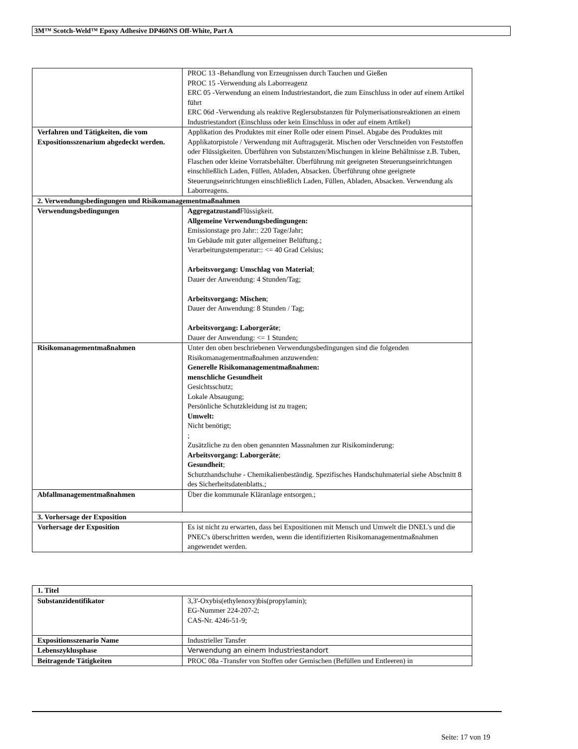3M™ Scotch-Weld™ Epoxy Adhesive DP460NS Off-White, Part A
| | PROC 13 -Behandlung von Erzeugnissen durch Tauchen und Gießen PROC 15 -Verwendung als Laborreagenz ERC 05 -Verwendung an einem Industriestandort, die zum Einschluss in oder auf einem Artikel führt ERC 06d -Verwendung als reaktive Reglersubstanzen für Polymerisationsreaktionen an einem Industriestandort (Einschluss oder kein Einschluss in oder auf einem Artikel) |
| Verfahren und Tätigkeiten, die vom Expositionsszenarium abgedeckt werden. | Applikation des Produktes mit einer Rolle oder einem Pinsel. Abgabe des Produktes mit Applikatorpistole / Verwendung mit Auftragsgerät. Mischen oder Verschneiden von Feststoffen oder Flüssigkeiten. Überführen von Substanzen/Mischungen in kleine Behältnisse z.B. Tuben, Flaschen oder kleine Vorratsbehälter. Überführung mit geeigneten Steuerungseinrichtungen einschließlich Laden, Füllen, Abladen, Absacken. Überführung ohne geeignete Steuerungseinrichtungen einschließlich Laden, Füllen, Abladen, Absacken. Verwendung als Laborreagens. |
| 2. Verwendungsbedingungen und Risikomanagementmaßnahmen | |
| Verwendungsbedingungen | Aggregatzustand Flüssigkeit. Allgemeine Verwendungsbedingungen: Emissionstage pro Jahr:: 220 Tage/Jahr; Im Gebäude mit guter allgemeiner Belüftung.; Verarbeitungstemperatur:: <= 40 Grad Celsius; Arbeitsvorgang: Umschlag von Material ; Dauer der Anwendung: 4 Stunden/Tag; Arbeitsvorgang: Mischen ; Dauer der Anwendung: 8 Stunden / Tag; Arbeitsvorgang: Laborgeräte ; Dauer der Anwendung: <= 1 Stunden; |
| Risikomanagementmaßnahmen | Unter den oben beschriebenen Verwendungsbedingungen sind die folgenden Risikomanagementmaßnahmen anzuwenden: Generelle Risikomanagementmaßnahmen: menschliche Gesundheit Gesichtsschutz; Lokale Absaugung; Persönliche Schutzkleidung ist zu tragen; Umwelt: Nicht benötigt; ; Zusätzliche zu den oben genannten Massnahmen zur Risikominderung: Arbeitsvorgang: Laborgeräte ; Gesundheit ; Schutzhandschuhe - Chemikalienbeständig. Spezifisches Handschuhmaterial siehe Abschnitt 8 des Sicherheitsdatenblatts.; |
| Abfallmanagementmaßnahmen | Über die kommunale Kläranlage entsorgen.; |
| 3. Vorhersage der Exposition | |
| Vorhersage der Exposition | Es ist nicht zu erwarten, dass bei Expositionen mit Mensch und Umwelt die DNEL's und die PNEC's überschritten werden, wenn die identifizierten Risikomanagementmaßnahmen angewendet werden. |
| 1. Titel | |
| Substanzidentifikator | 3,3'-Oxybis(ethylenoxy)bis(propylamin); EG-Nummer 224-207-2; CAS-Nr. 4246-51-9; |
| Expositionsszenario Name | Industrieller Tansfer |
| Lebenszyklusphase | Verwendung an einem Industriestandort |
| Beitragende Tätigkeiten | PROC 08a -Transfer von Stoffen oder Gemischen (Befüllen und Entleeren) in |
Seite: 17 von 19